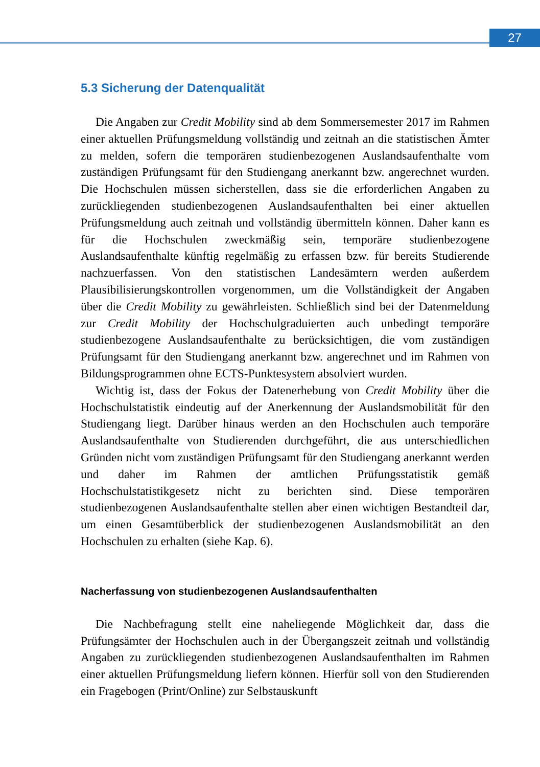27
5.3 Sicherung der Datenqualität
Die Angaben zur Credit Mobility sind ab dem Sommersemester 2017 im Rahmen einer aktuellen Prüfungsmeldung vollständig und zeitnah an die statistischen Ämter zu melden, sofern die temporären studienbezogenen Auslandsaufenthalte vom zuständigen Prüfungsamt für den Studiengang anerkannt bzw. angerechnet wurden. Die Hochschulen müssen sicherstellen, dass sie die erforderlichen Angaben zu zurückliegenden studienbezogenen Auslandsaufenthalten bei einer aktuellen Prüfungsmeldung auch zeitnah und vollständig übermitteln können. Daher kann es für die Hochschulen zweckmäßig sein, temporäre studienbezogene Auslandsaufenthalte künftig regelmäßig zu erfassen bzw. für bereits Studierende nachzuerfassen. Von den statistischen Landesämtern werden außerdem Plausibilisierungskontrollen vorgenommen, um die Vollständigkeit der Angaben über die Credit Mobility zu gewährleisten. Schließlich sind bei der Datenmeldung zur Credit Mobility der Hochschulgraduierten auch unbedingt temporäre studienbezogene Auslandsaufenthalte zu berücksichtigen, die vom zuständigen Prüfungsamt für den Studiengang anerkannt bzw. angerechnet und im Rahmen von Bildungsprogrammen ohne ECTS-Punktesystem absolviert wurden.
Wichtig ist, dass der Fokus der Datenerhebung von Credit Mobility über die Hochschulstatistik eindeutig auf der Anerkennung der Auslandsmobilität für den Studiengang liegt. Darüber hinaus werden an den Hochschulen auch temporäre Auslandsaufenthalte von Studierenden durchgeführt, die aus unterschiedlichen Gründen nicht vom zuständigen Prüfungsamt für den Studiengang anerkannt werden und daher im Rahmen der amtlichen Prüfungsstatistik gemäß Hochschulstatistikgesetz nicht zu berichten sind. Diese temporären studienbezogenen Auslandsaufenthalte stellen aber einen wichtigen Bestandteil dar, um einen Gesamtüberblick der studienbezogenen Auslandsmobilität an den Hochschulen zu erhalten (siehe Kap. 6).
Nacherfassung von studienbezogenen Auslandsaufenthalten
Die Nachbefragung stellt eine naheliegende Möglichkeit dar, dass die Prüfungsämter der Hochschulen auch in der Übergangszeit zeitnah und vollständig Angaben zu zurückliegenden studienbezogenen Auslandsaufenthalten im Rahmen einer aktuellen Prüfungsmeldung liefern können. Hierfür soll von den Studierenden ein Fragebogen (Print/Online) zur Selbstauskunft